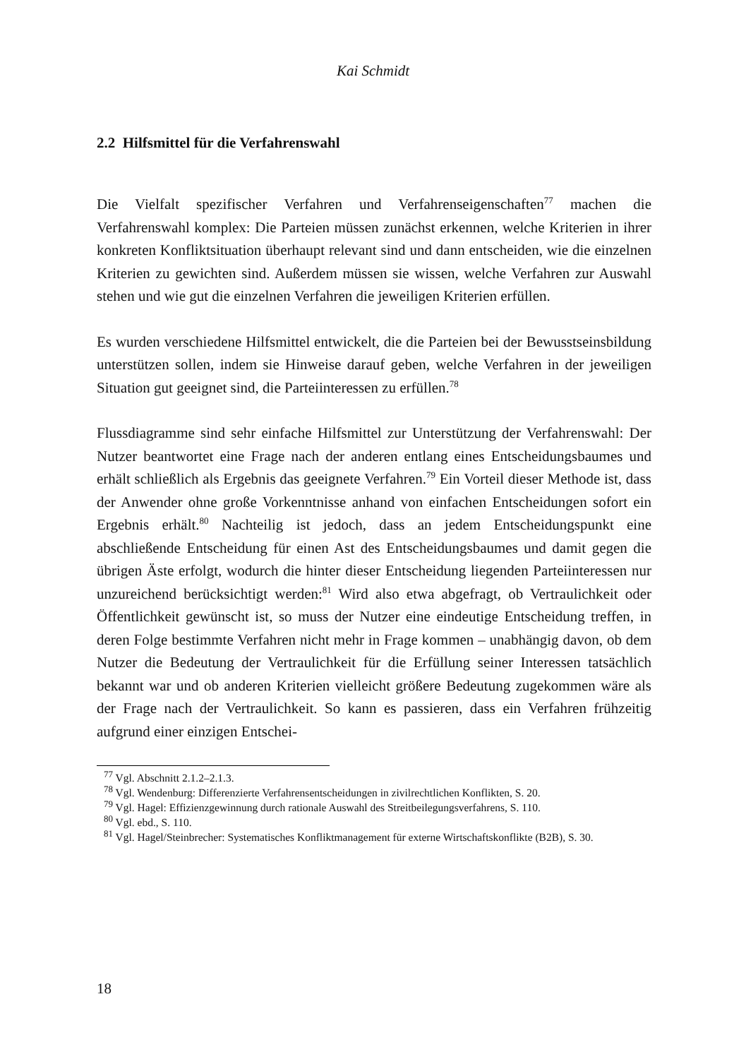Kai Schmidt
2.2 Hilfsmittel für die Verfahrenswahl
Die Vielfalt spezifischer Verfahren und Verfahrenseigenschaften<sup>77</sup> machen die Verfahrenswahl komplex: Die Parteien müssen zunächst erkennen, welche Kriterien in ihrer konkreten Konfliktsituation überhaupt relevant sind und dann entscheiden, wie die einzelnen Kriterien zu gewichten sind. Außerdem müssen sie wissen, welche Verfahren zur Auswahl stehen und wie gut die einzelnen Verfahren die jeweiligen Kriterien erfüllen.
Es wurden verschiedene Hilfsmittel entwickelt, die die Parteien bei der Bewusstseinsbildung unterstützen sollen, indem sie Hinweise darauf geben, welche Verfahren in der jeweiligen Situation gut geeignet sind, die Parteiinteressen zu erfüllen.<sup>78</sup>
Flussdiagramme sind sehr einfache Hilfsmittel zur Unterstützung der Verfahrenswahl: Der Nutzer beantwortet eine Frage nach der anderen entlang eines Entscheidungsbaumes und erhält schließlich als Ergebnis das geeignete Verfahren.<sup>79</sup> Ein Vorteil dieser Methode ist, dass der Anwender ohne große Vorkenntnisse anhand von einfachen Entscheidungen sofort ein Ergebnis erhält.<sup>80</sup> Nachteilig ist jedoch, dass an jedem Entscheidungspunkt eine abschließende Entscheidung für einen Ast des Entscheidungsbaumes und damit gegen die übrigen Äste erfolgt, wodurch die hinter dieser Entscheidung liegenden Parteiinteressen nur unzureichend berücksichtigt werden:<sup>81</sup> Wird also etwa abgefragt, ob Vertraulichkeit oder Öffentlichkeit gewünscht ist, so muss der Nutzer eine eindeutige Entscheidung treffen, in deren Folge bestimmte Verfahren nicht mehr in Frage kommen – unabhängig davon, ob dem Nutzer die Bedeutung der Vertraulichkeit für die Erfüllung seiner Interessen tatsächlich bekannt war und ob anderen Kriterien vielleicht größere Bedeutung zugekommen wäre als der Frage nach der Vertraulichkeit. So kann es passieren, dass ein Verfahren frühzeitig aufgrund einer einzigen Entschei-
<sup>77</sup> Vgl. Abschnitt 2.1.2–2.1.3.
<sup>78</sup> Vgl. Wendenburg: Differenzierte Verfahrensentscheidungen in zivilrechtlichen Konflikten, S. 20.
<sup>79</sup> Vgl. Hagel: Effizienzgewinnung durch rationale Auswahl des Streitbeilegungsverfahrens, S. 110.
<sup>80</sup> Vgl. ebd., S. 110.
<sup>81</sup> Vgl. Hagel/Steinbrecher: Systematisches Konfliktmanagement für externe Wirtschaftskonflikte (B2B), S. 30.
18